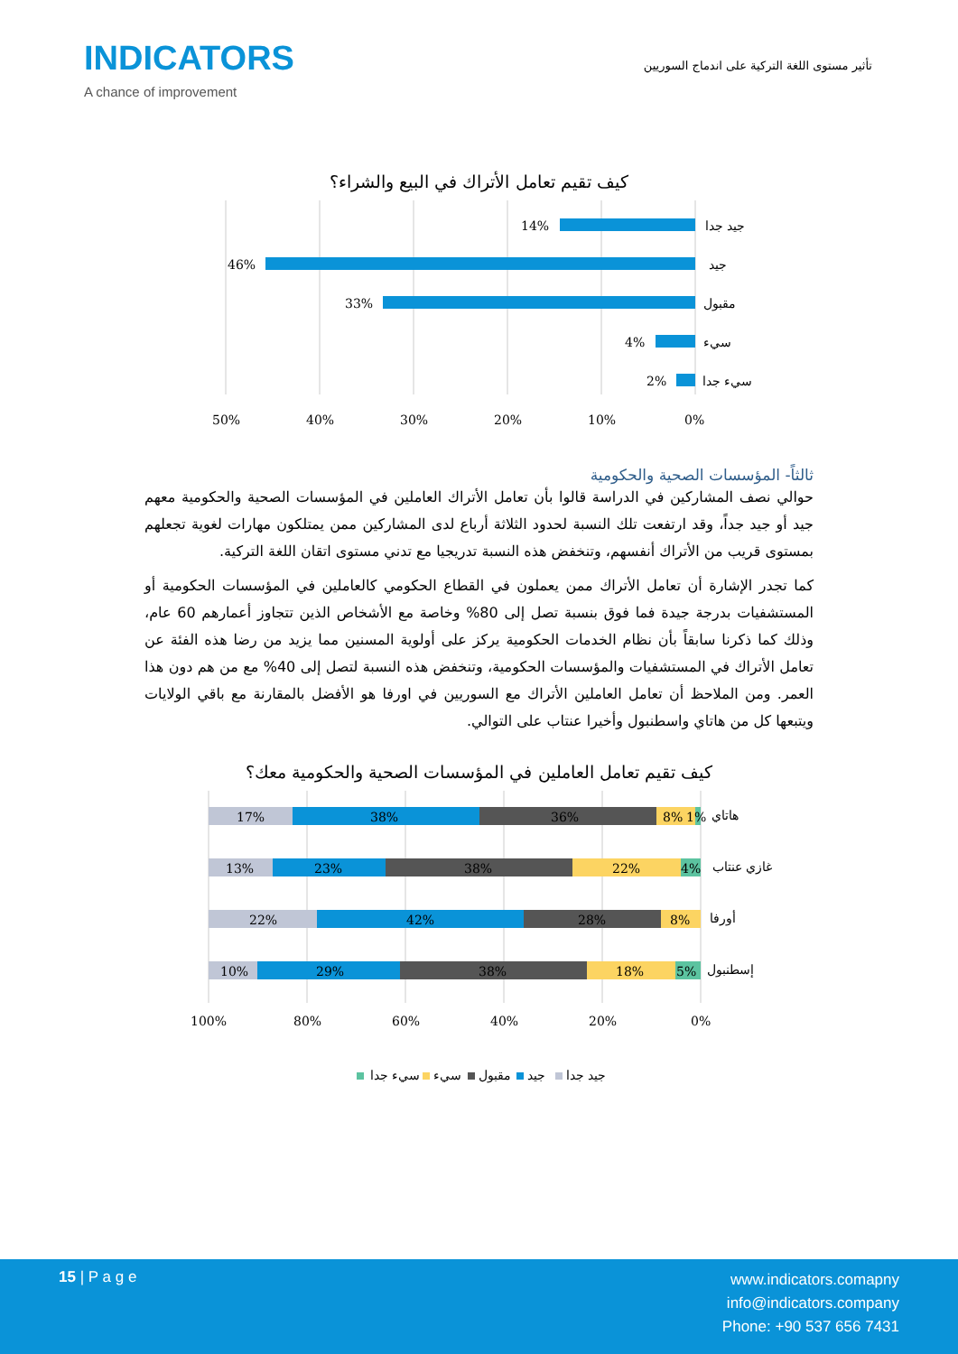INDICATORS
A chance of improvement
تأثير مستوى اللغة التركية على اندماج السوريين
كيف تقيم تعامل الأتراك في البيع والشراء؟
14%
46%
33%
4%
2%
جيد جدا
جيد
مقبول
سيء
سيء جدا
50%
40%
30%
20%
10%
0%
ثالثاً- المؤسسات الصحية والحكومية
حوالي نصف المشاركين في الدراسة قالوا بأن تعامل الأتراك العاملين في المؤسسات الصحية والحكومية معهم جيد أو جيد جداً، وقد ارتفعت تلك النسبة لحدود الثلاثة أرباع لدى المشاركين ممن يمتلكون مهارات لغوية تجعلهم بمستوى قريب من الأتراك أنفسهم، وتنخفض هذه النسبة تدريجيا مع تدني مستوى اتقان اللغة التركية.
كما تجدر الإشارة أن تعامل الأتراك ممن يعملون في القطاع الحكومي كالعاملين في المؤسسات الحكومية أو المستشفيات بدرجة جيدة فما فوق بنسبة تصل إلى 80% وخاصة مع الأشخاص الذين تتجاوز أعمارهم 60 عام، وذلك كما ذكرنا سابقاً بأن نظام الخدمات الحكومية يركز على أولوية المسنين مما يزيد من رضا هذه الفئة عن تعامل الأتراك في المستشفيات والمؤسسات الحكومية، وتنخفض هذه النسبة لتصل إلى 40% مع من هم دون هذا العمر. ومن الملاحظ أن تعامل العاملين الأتراك مع السوريين في اورفا هو الأفضل بالمقارنة مع باقي الولايات ويتبعها كل من هاتاي واسطنبول وأخيرا عنتاب على التوالي.
كيف تقيم تعامل العاملين في المؤسسات الصحية والحكومية معك؟
17%
38%
36%
8%
1%
13%
23%
38%
22%
4%
22%
42%
28%
8%
10%
29%
38%
18%
5%
هاتاي
غازي عنتاب
أورفا
إسطنبول
100%
80%
60%
40%
20%
0%
سيء جدا
سيء
مقبول
جيد
جيد جدا
15 | P a g e
www.indicators.comapny
info@indicators.company
Phone: +90 537 656 7431